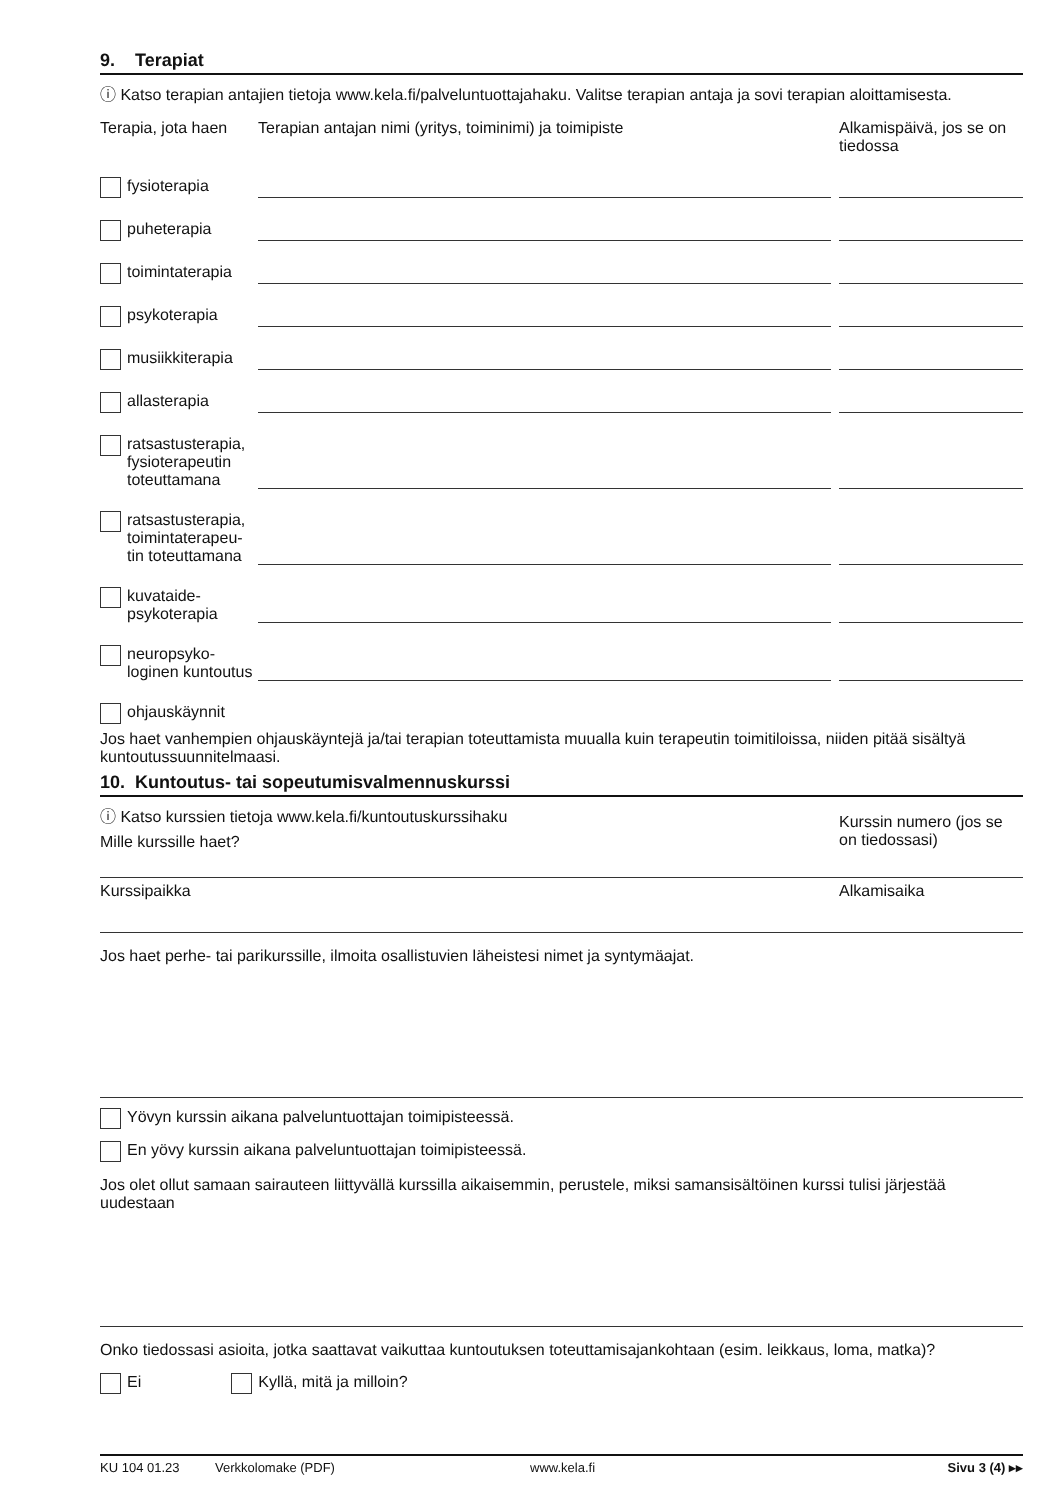9. Terapiat
ⓘ Katso terapian antajien tietoja www.kela.fi/palveluntuottajahaku. Valitse terapian antaja ja sovi terapian aloittamisesta.
Terapia, jota haen
Terapian antajan nimi (yritys, toiminimi) ja toimipiste
Alkamispäivä, jos se on tiedossa
fysioterapia
puheterapia
toimintaterapia
psykoterapia
musiikkiterapia
allasterapia
ratsastusterapia,
fysioterapeutin
toteuttamana
ratsastusterapia,
toimintaterapeu-
tin toteuttamana
kuvataide-
psykoterapia
neuropsyko-
loginen kuntoutus
ohjauskäynnit
Jos haet vanhempien ohjauskäyntejä ja/tai terapian toteuttamista muualla kuin terapeutin toimitiloissa, niiden pitää sisältyä kuntoutussuunnitelmaasi.
10. Kuntoutus- tai sopeutumisvalmennuskurssi
ⓘ Katso kurssien tietoja www.kela.fi/kuntoutuskurssihaku
Mille kurssille haet?
Kurssin numero (jos se on tiedossasi)
Kurssipaikka Alkamisaika
Jos haet perhe- tai parikurssille, ilmoita osallistuvien läheistesi nimet ja syntymäajat.
Yövyn kurssin aikana palveluntuottajan toimipisteessä.
En yövy kurssin aikana palveluntuottajan toimipisteessä.
Jos olet ollut samaan sairauteen liittyvällä kurssilla aikaisemmin, perustele, miksi samansisältöinen kurssi tulisi järjestää uudestaan
Onko tiedossasi asioita, jotka saattavat vaikuttaa kuntoutuksen toteuttamisajankohtaan (esim. leikkaus, loma, matka)?
Ei Kyllä, mitä ja milloin?
KU 104 01.23 Verkkolomake (PDF) www.kela.fi Sivu 3 (4) ▸▸